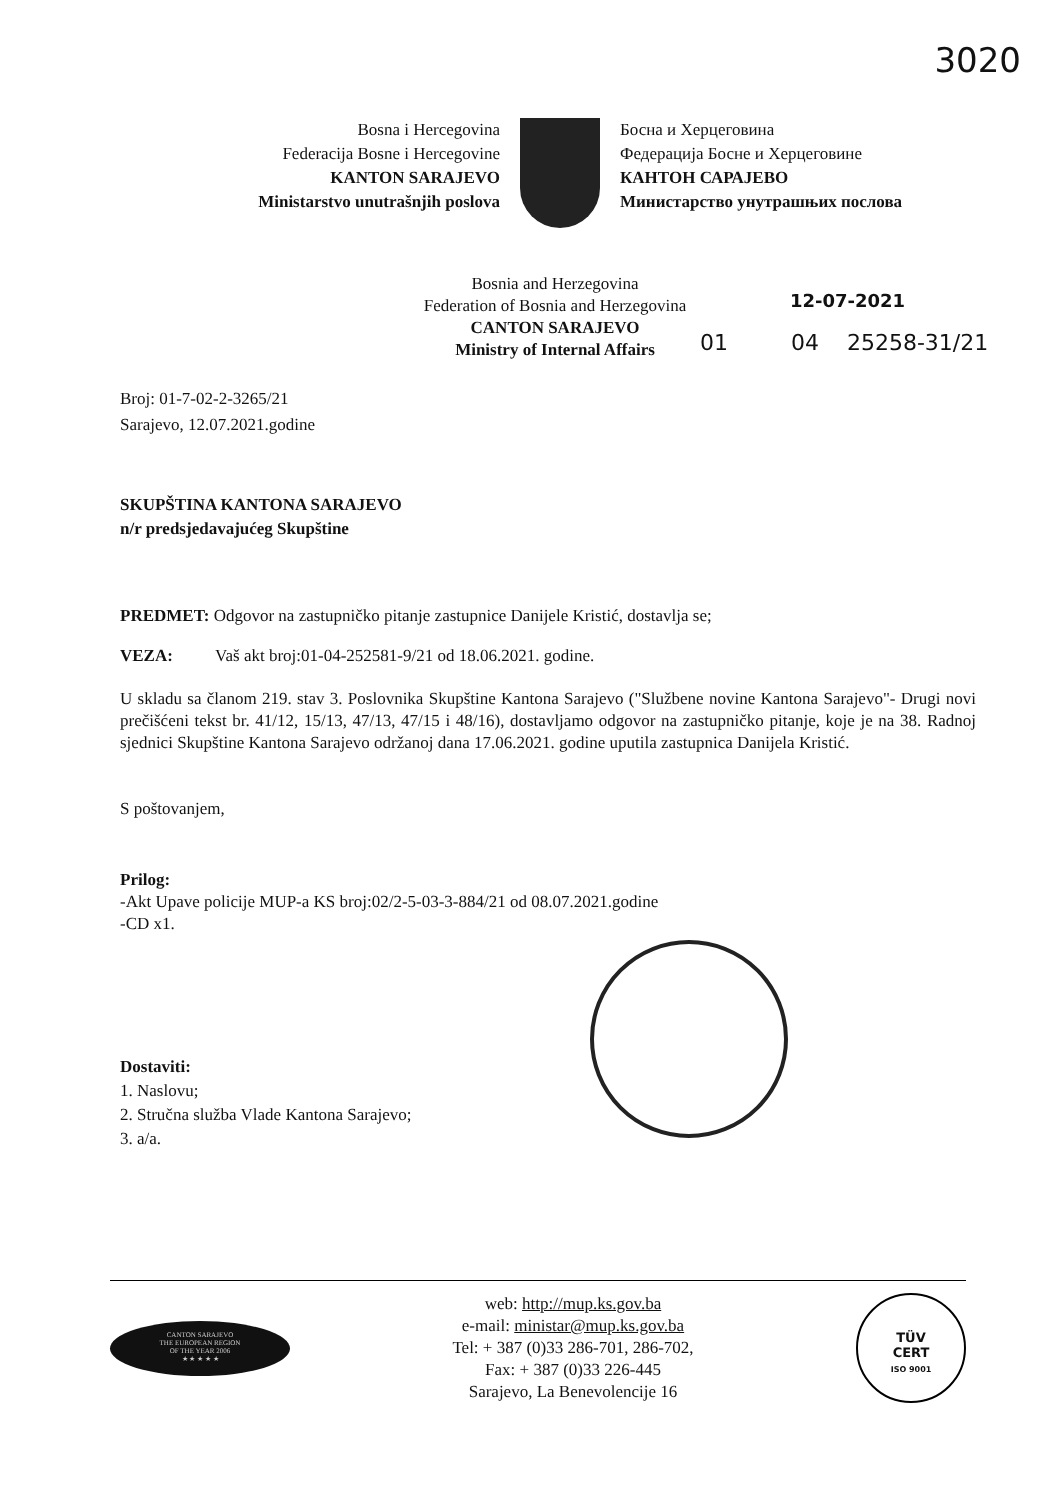3020
Bosna i Hercegovina
Federacija Bosne i Hercegovine
KANTON SARAJEVO
Ministarstvo unutrašnjih poslova
Босна и Херцеговина
Федерација Босне и Херцеговине
КАНТОН САРАЈЕВО
Министарство унутрашњих послова
Bosnia and Herzegovina
Federation of Bosnia and Herzegovina
CANTON SARAJEVO
Ministry of Internal Affairs
12-07-2021
01 04 25258-31/21
Broj: 01-7-02-2-3265/21
Sarajevo, 12.07.2021.godine
SKUPŠTINA KANTONA SARAJEVO
n/r predsjedavajućeg Skupštine
PREDMET: Odgovor na zastupničko pitanje zastupnice Danijele Kristić, dostavlja se;
VEZA: Vaš akt broj:01-04-252581-9/21 od 18.06.2021. godine.
U skladu sa članom 219. stav 3. Poslovnika Skupštine Kantona Sarajevo ("Službene novine Kantona Sarajevo"- Drugi novi prečišćeni tekst br. 41/12, 15/13, 47/13, 47/15 i 48/16), dostavljamo odgovor na zastupničko pitanje, koje je na 38. Radnoj sjednici Skupštine Kantona Sarajevo održanoj dana 17.06.2021. godine uputila zastupnica Danijela Kristić.
S poštovanjem,
Prilog:
-Akt Upave policije MUP-a KS broj:02/2-5-03-3-884/21 od 08.07.2021.godine
-CD x1.
Dostaviti:
1. Naslovu;
2. Stručna služba Vlade Kantona Sarajevo;
3. a/a.
CANTON SARAJEVO
THE EUROPEAN REGION
OF THE YEAR 2006
★ ★ ★ ★ ★
web: http://mup.ks.gov.ba
e-mail: ministar@mup.ks.gov.ba
Tel: + 387 (0)33 286-701, 286-702,
Fax: + 387 (0)33 226-445
Sarajevo, La Benevolencije 16
TÜV
CERT
ISO 9001